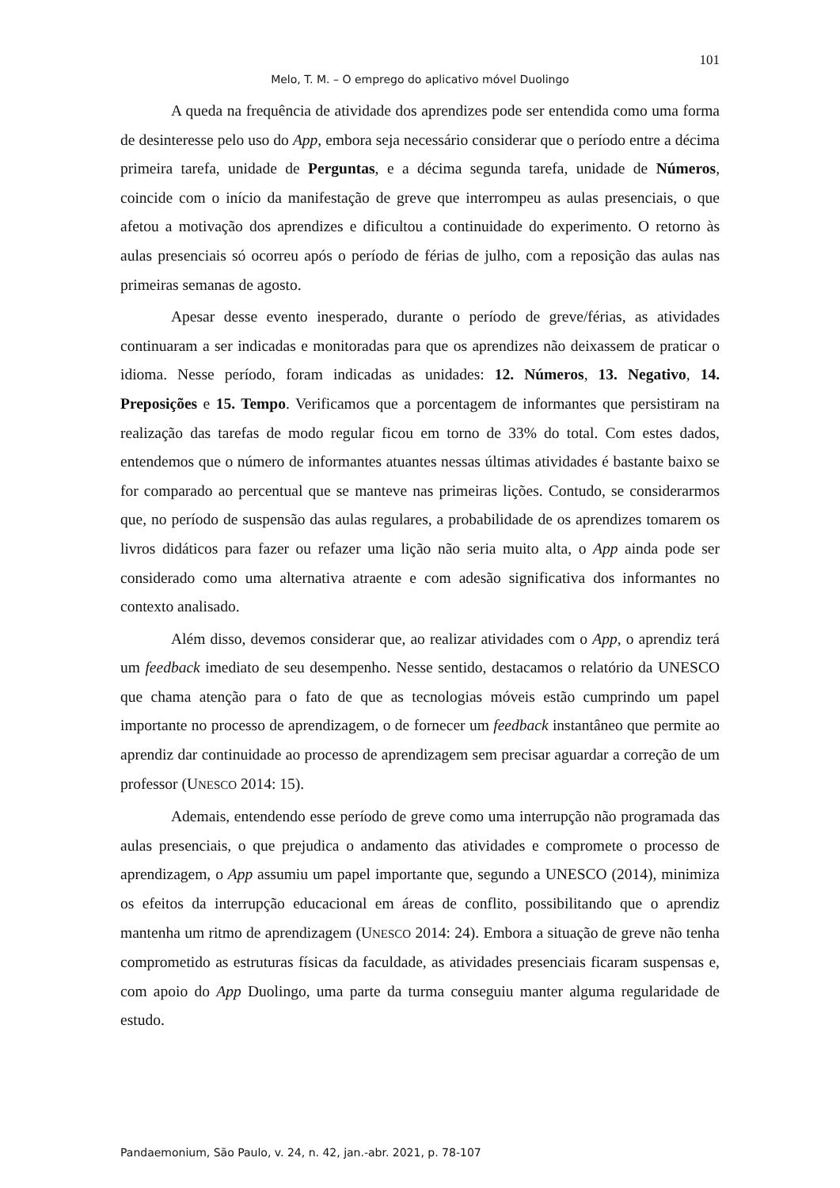101
Melo, T. M. – O emprego do aplicativo móvel Duolingo
A queda na frequência de atividade dos aprendizes pode ser entendida como uma forma de desinteresse pelo uso do App, embora seja necessário considerar que o período entre a décima primeira tarefa, unidade de Perguntas, e a décima segunda tarefa, unidade de Números, coincide com o início da manifestação de greve que interrompeu as aulas presenciais, o que afetou a motivação dos aprendizes e dificultou a continuidade do experimento. O retorno às aulas presenciais só ocorreu após o período de férias de julho, com a reposição das aulas nas primeiras semanas de agosto.
Apesar desse evento inesperado, durante o período de greve/férias, as atividades continuaram a ser indicadas e monitoradas para que os aprendizes não deixassem de praticar o idioma. Nesse período, foram indicadas as unidades: 12. Números, 13. Negativo, 14. Preposições e 15. Tempo. Verificamos que a porcentagem de informantes que persistiram na realização das tarefas de modo regular ficou em torno de 33% do total. Com estes dados, entendemos que o número de informantes atuantes nessas últimas atividades é bastante baixo se for comparado ao percentual que se manteve nas primeiras lições. Contudo, se considerarmos que, no período de suspensão das aulas regulares, a probabilidade de os aprendizes tomarem os livros didáticos para fazer ou refazer uma lição não seria muito alta, o App ainda pode ser considerado como uma alternativa atraente e com adesão significativa dos informantes no contexto analisado.
Além disso, devemos considerar que, ao realizar atividades com o App, o aprendiz terá um feedback imediato de seu desempenho. Nesse sentido, destacamos o relatório da UNESCO que chama atenção para o fato de que as tecnologias móveis estão cumprindo um papel importante no processo de aprendizagem, o de fornecer um feedback instantâneo que permite ao aprendiz dar continuidade ao processo de aprendizagem sem precisar aguardar a correção de um professor (UNESCO 2014: 15).
Ademais, entendendo esse período de greve como uma interrupção não programada das aulas presenciais, o que prejudica o andamento das atividades e compromete o processo de aprendizagem, o App assumiu um papel importante que, segundo a UNESCO (2014), minimiza os efeitos da interrupção educacional em áreas de conflito, possibilitando que o aprendiz mantenha um ritmo de aprendizagem (UNESCO 2014: 24). Embora a situação de greve não tenha comprometido as estruturas físicas da faculdade, as atividades presenciais ficaram suspensas e, com apoio do App Duolingo, uma parte da turma conseguiu manter alguma regularidade de estudo.
Pandaemonium, São Paulo, v. 24, n. 42, jan.-abr. 2021, p. 78-107